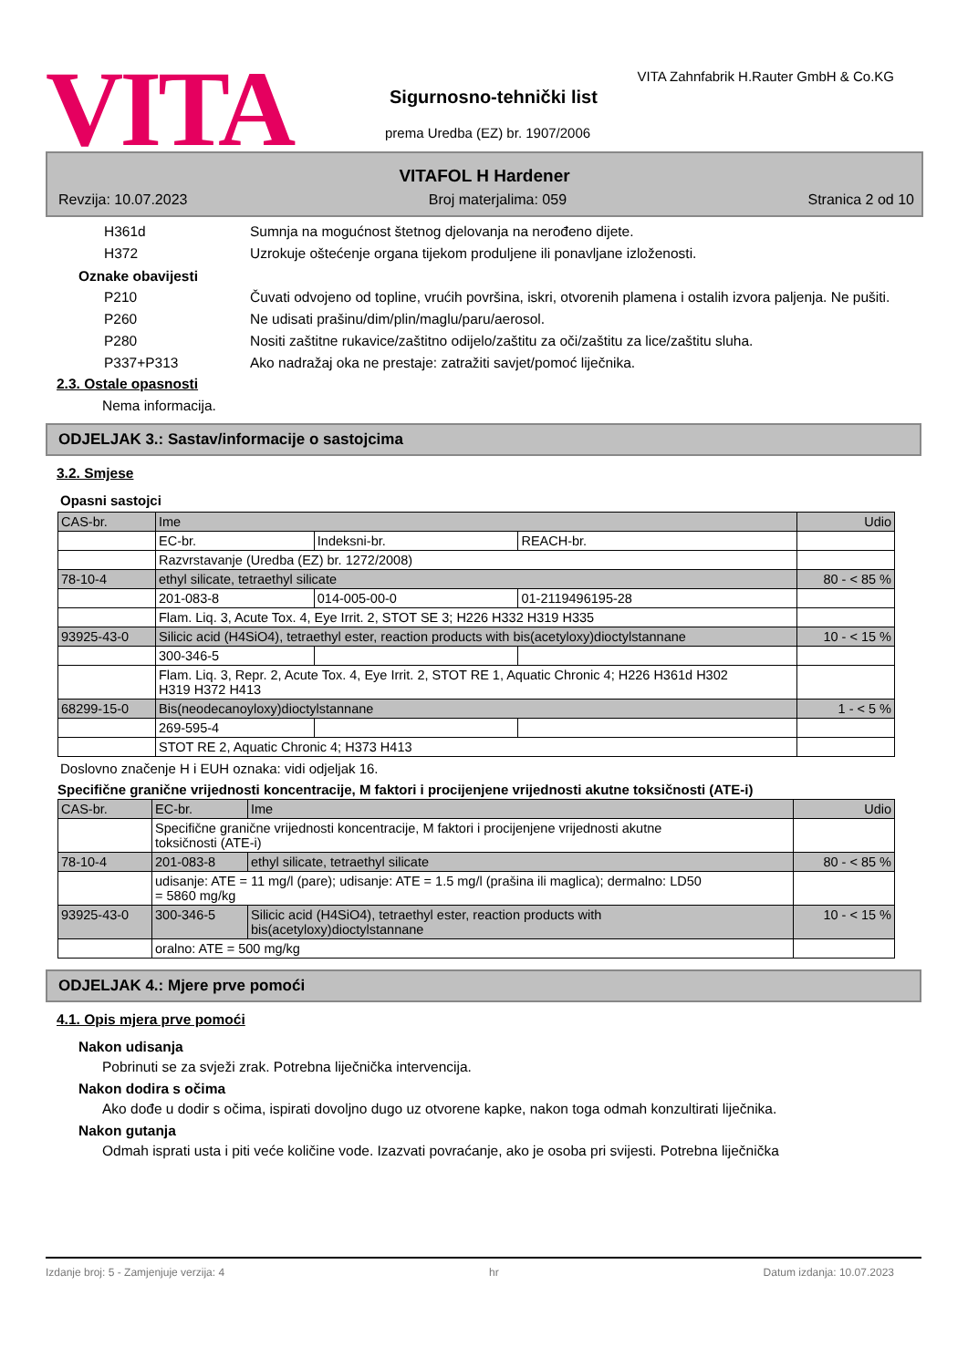VITA
VITA Zahnfabrik H.Rauter GmbH & Co.KG
Sigurnosno-tehnički list
prema Uredba (EZ) br. 1907/2006
VITAFOL H Hardener
Revzija: 10.07.2023 Broj materjalima: 059 Stranica 2 od 10
H361d Sumnja na mogućnost štetnog djelovanja na nerođeno dijete.
H372 Uzrokuje oštećenje organa tijekom produljene ili ponavljane izloženosti.
Oznake obavijesti
P210 Čuvati odvojeno od topline, vrućih površina, iskri, otvorenih plamena i ostalih izvora paljenja. Ne pušiti.
P260 Ne udisati prašinu/dim/plin/maglu/paru/aerosol.
P280 Nositi zaštitne rukavice/zaštitno odijelo/zaštitu za oči/zaštitu za lice/zaštitu sluha.
P337+P313 Ako nadražaj oka ne prestaje: zatražiti savjet/pomoć liječnika.
2.3. Ostale opasnosti
Nema informacija.
ODJELJAK 3.: Sastav/informacije o sastojcima
3.2. Smjese
Opasni sastojci
| CAS-br. | Ime | | | Udio |
| | EC-br. | Indeksni-br. | REACH-br. | |
| | Razvrstavanje (Uredba (EZ) br. 1272/2008) | | | |
| 78-10-4 | ethyl silicate, tetraethyl silicate | | | 80 - < 85 % |
| | 201-083-8 | 014-005-00-0 | 01-2119496195-28 | |
| | Flam. Liq. 3, Acute Tox. 4, Eye Irrit. 2, STOT SE 3; H226 H332 H319 H335 | | | |
| 93925-43-0 | Silicic acid (H4SiO4), tetraethyl ester, reaction products with bis(acetyloxy)dioctylstannane | | | 10 - < 15 % |
| | 300-346-5 | | | |
| | Flam. Liq. 3, Repr. 2, Acute Tox. 4, Eye Irrit. 2, STOT RE 1, Aquatic Chronic 4; H226 H361d H302 H319 H372 H413 | | | |
| 68299-15-0 | Bis(neodecanoyloxy)dioctylstannane | | | 1 - < 5 % |
| | 269-595-4 | | | |
| | STOT RE 2, Aquatic Chronic 4; H373 H413 | | | |
Doslovno značenje H i EUH oznaka: vidi odjeljak 16.
Specifične granične vrijednosti koncentracije, M faktori i procijenjene vrijednosti akutne toksičnosti (ATE-i)
| CAS-br. | EC-br. | Ime | Udio |
| | Specifične granične vrijednosti koncentracije, M faktori i procijenjene vrijednosti akutne toksičnosti (ATE-i) | | |
| 78-10-4 | 201-083-8 | ethyl silicate, tetraethyl silicate | 80 - < 85 % |
| | udisanje: ATE = 11 mg/l (pare); udisanje: ATE = 1.5 mg/l (prašina ili maglica); dermalno: LD50 = 5860 mg/kg | | |
| 93925-43-0 | 300-346-5 | Silicic acid (H4SiO4), tetraethyl ester, reaction products with bis(acetyloxy)dioctylstannane | 10 - < 15 % |
| | oralno: ATE = 500 mg/kg | | |
ODJELJAK 4.: Mjere prve pomoći
4.1. Opis mjera prve pomoći
Nakon udisanja
Pobrinuti se za svježi zrak. Potrebna liječnička intervencija.
Nakon dodira s očima
Ako dođe u dodir s očima, ispirati dovoljno dugo uz otvorene kapke, nakon toga odmah konzultirati liječnika.
Nakon gutanja
Odmah isprati usta i piti veće količine vode. Izazvati povraćanje, ako je osoba pri svijesti. Potrebna liječnička
Izdanje broj: 5 - Zamjenjuje verzija: 4 hr Datum izdanja: 10.07.2023